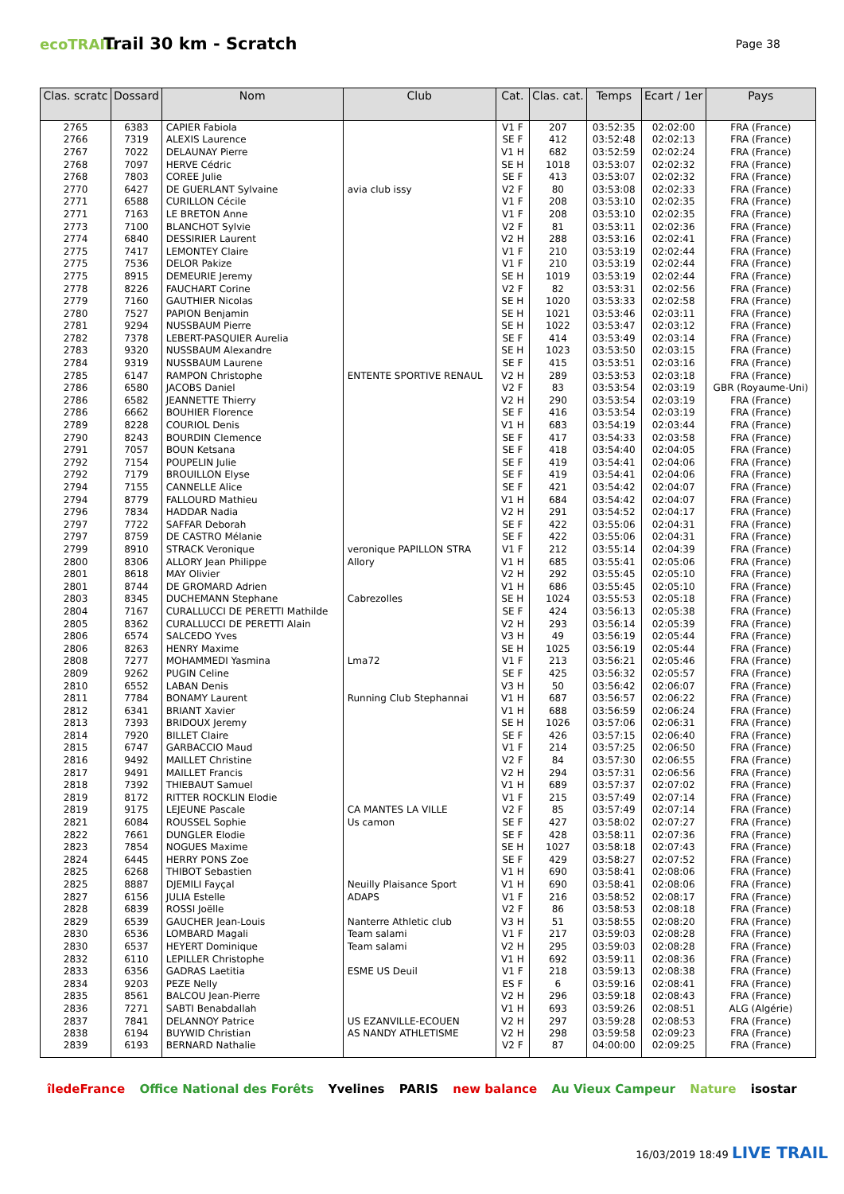ecoTRAIL
Trail 30 km - Scratch
Page 38
| Clas. scratc | Dossard | Nom | Club | Cat. | Clas. cat. | Temps | Ecart / 1er | Pays |
| --- | --- | --- | --- | --- | --- | --- | --- | --- |
| 2765 | 6383 | CAPIER Fabiola | | V1 F | 207 | 03:52:35 | 02:02:00 | FRA (France) |
| 2766 | 7319 | ALEXIS Laurence | | SE F | 412 | 03:52:48 | 02:02:13 | FRA (France) |
| 2767 | 7022 | DELAUNAY Pierre | | V1 H | 682 | 03:52:59 | 02:02:24 | FRA (France) |
| 2768 | 7097 | HERVE Cédric | | SE H | 1018 | 03:53:07 | 02:02:32 | FRA (France) |
| 2768 | 7803 | COREE Julie | | SE F | 413 | 03:53:07 | 02:02:32 | FRA (France) |
| 2770 | 6427 | DE GUERLANT Sylvaine | avia club issy | V2 F | 80 | 03:53:08 | 02:02:33 | FRA (France) |
| 2771 | 6588 | CURILLON Cécile | | V1 F | 208 | 03:53:10 | 02:02:35 | FRA (France) |
| 2771 | 7163 | LE BRETON Anne | | V1 F | 208 | 03:53:10 | 02:02:35 | FRA (France) |
| 2773 | 7100 | BLANCHOT Sylvie | | V2 F | 81 | 03:53:11 | 02:02:36 | FRA (France) |
| 2774 | 6840 | DESSIRIER Laurent | | V2 H | 288 | 03:53:16 | 02:02:41 | FRA (France) |
| 2775 | 7417 | LEMONTEY Claire | | V1 F | 210 | 03:53:19 | 02:02:44 | FRA (France) |
| 2775 | 7536 | DELOR Pakize | | V1 F | 210 | 03:53:19 | 02:02:44 | FRA (France) |
| 2775 | 8915 | DEMEURIE Jeremy | | SE H | 1019 | 03:53:19 | 02:02:44 | FRA (France) |
| 2778 | 8226 | FAUCHART Corine | | V2 F | 82 | 03:53:31 | 02:02:56 | FRA (France) |
| 2779 | 7160 | GAUTHIER Nicolas | | SE H | 1020 | 03:53:33 | 02:02:58 | FRA (France) |
| 2780 | 7527 | PAPION Benjamin | | SE H | 1021 | 03:53:46 | 02:03:11 | FRA (France) |
| 2781 | 9294 | NUSSBAUM Pierre | | SE H | 1022 | 03:53:47 | 02:03:12 | FRA (France) |
| 2782 | 7378 | LEBERT-PASQUIER Aurelia | | SE F | 414 | 03:53:49 | 02:03:14 | FRA (France) |
| 2783 | 9320 | NUSSBAUM Alexandre | | SE H | 1023 | 03:53:50 | 02:03:15 | FRA (France) |
| 2784 | 9319 | NUSSBAUM Laurene | | SE F | 415 | 03:53:51 | 02:03:16 | FRA (France) |
| 2785 | 6147 | RAMPON Christophe | ENTENTE SPORTIVE RENAUL | V2 H | 289 | 03:53:53 | 02:03:18 | FRA (France) |
| 2786 | 6580 | JACOBS Daniel | | V2 F | 83 | 03:53:54 | 02:03:19 | GBR (Royaume-Uni) |
| 2786 | 6582 | JEANNETTE Thierry | | V2 H | 290 | 03:53:54 | 02:03:19 | FRA (France) |
| 2786 | 6662 | BOUHIER Florence | | SE F | 416 | 03:53:54 | 02:03:19 | FRA (France) |
| 2789 | 8228 | COURIOL Denis | | V1 H | 683 | 03:54:19 | 02:03:44 | FRA (France) |
| 2790 | 8243 | BOURDIN Clemence | | SE F | 417 | 03:54:33 | 02:03:58 | FRA (France) |
| 2791 | 7057 | BOUN Ketsana | | SE F | 418 | 03:54:40 | 02:04:05 | FRA (France) |
| 2792 | 7154 | POUPELIN Julie | | SE F | 419 | 03:54:41 | 02:04:06 | FRA (France) |
| 2792 | 7179 | BROUILLON Elyse | | SE F | 419 | 03:54:41 | 02:04:06 | FRA (France) |
| 2794 | 7155 | CANNELLE Alice | | SE F | 421 | 03:54:42 | 02:04:07 | FRA (France) |
| 2794 | 8779 | FALLOURD Mathieu | | V1 H | 684 | 03:54:42 | 02:04:07 | FRA (France) |
| 2796 | 7834 | HADDAR Nadia | | V2 H | 291 | 03:54:52 | 02:04:17 | FRA (France) |
| 2797 | 7722 | SAFFAR Deborah | | SE F | 422 | 03:55:06 | 02:04:31 | FRA (France) |
| 2797 | 8759 | DE CASTRO Mélanie | | SE F | 422 | 03:55:06 | 02:04:31 | FRA (France) |
| 2799 | 8910 | STRACK Veronique | veronique PAPILLON STRA | V1 F | 212 | 03:55:14 | 02:04:39 | FRA (France) |
| 2800 | 8306 | ALLORY Jean Philippe | Allory | V1 H | 685 | 03:55:41 | 02:05:06 | FRA (France) |
| 2801 | 8618 | MAY Olivier | | V2 H | 292 | 03:55:45 | 02:05:10 | FRA (France) |
| 2801 | 8744 | DE GROMARD Adrien | | V1 H | 686 | 03:55:45 | 02:05:10 | FRA (France) |
| 2803 | 8345 | DUCHEMANN Stephane | Cabrezolles | SE H | 1024 | 03:55:53 | 02:05:18 | FRA (France) |
| 2804 | 7167 | CURALLUCCI DE PERETTI Mathilde | | SE F | 424 | 03:56:13 | 02:05:38 | FRA (France) |
| 2805 | 8362 | CURALLUCCI DE PERETTI Alain | | V2 H | 293 | 03:56:14 | 02:05:39 | FRA (France) |
| 2806 | 6574 | SALCEDO Yves | | V3 H | 49 | 03:56:19 | 02:05:44 | FRA (France) |
| 2806 | 8263 | HENRY Maxime | | SE H | 1025 | 03:56:19 | 02:05:44 | FRA (France) |
| 2808 | 7277 | MOHAMMEDI Yasmina | Lma72 | V1 F | 213 | 03:56:21 | 02:05:46 | FRA (France) |
| 2809 | 9262 | PUGIN Celine | | SE F | 425 | 03:56:32 | 02:05:57 | FRA (France) |
| 2810 | 6552 | LABAN Denis | | V3 H | 50 | 03:56:42 | 02:06:07 | FRA (France) |
| 2811 | 7784 | BONAMY Laurent | Running Club Stephannai | V1 H | 687 | 03:56:57 | 02:06:22 | FRA (France) |
| 2812 | 6341 | BRIANT Xavier | | V1 H | 688 | 03:56:59 | 02:06:24 | FRA (France) |
| 2813 | 7393 | BRIDOUX Jeremy | | SE H | 1026 | 03:57:06 | 02:06:31 | FRA (France) |
| 2814 | 7920 | BILLET Claire | | SE F | 426 | 03:57:15 | 02:06:40 | FRA (France) |
| 2815 | 6747 | GARBACCIO Maud | | V1 F | 214 | 03:57:25 | 02:06:50 | FRA (France) |
| 2816 | 9492 | MAILLET Christine | | V2 F | 84 | 03:57:30 | 02:06:55 | FRA (France) |
| 2817 | 9491 | MAILLET Francis | | V2 H | 294 | 03:57:31 | 02:06:56 | FRA (France) |
| 2818 | 7392 | THIEBAUT Samuel | | V1 H | 689 | 03:57:37 | 02:07:02 | FRA (France) |
| 2819 | 8172 | RITTER ROCKLIN Elodie | | V1 F | 215 | 03:57:49 | 02:07:14 | FRA (France) |
| 2819 | 9175 | LEJEUNE Pascale | CA MANTES LA VILLE | V2 F | 85 | 03:57:49 | 02:07:14 | FRA (France) |
| 2821 | 6084 | ROUSSEL Sophie | Us camon | SE F | 427 | 03:58:02 | 02:07:27 | FRA (France) |
| 2822 | 7661 | DUNGLER Elodie | | SE F | 428 | 03:58:11 | 02:07:36 | FRA (France) |
| 2823 | 7854 | NOGUES Maxime | | SE H | 1027 | 03:58:18 | 02:07:43 | FRA (France) |
| 2824 | 6445 | HERRY PONS Zoe | | SE F | 429 | 03:58:27 | 02:07:52 | FRA (France) |
| 2825 | 6268 | THIBOT Sebastien | | V1 H | 690 | 03:58:41 | 02:08:06 | FRA (France) |
| 2825 | 8887 | DJEMILI Fayçal | Neuilly Plaisance Sport | V1 H | 690 | 03:58:41 | 02:08:06 | FRA (France) |
| 2827 | 6156 | JULIA Estelle | ADAPS | V1 F | 216 | 03:58:52 | 02:08:17 | FRA (France) |
| 2828 | 6839 | ROSSI Joëlle | | V2 F | 86 | 03:58:53 | 02:08:18 | FRA (France) |
| 2829 | 6539 | GAUCHER Jean-Louis | Nanterre Athletic club | V3 H | 51 | 03:58:55 | 02:08:20 | FRA (France) |
| 2830 | 6536 | LOMBARD Magali | Team salami | V1 F | 217 | 03:59:03 | 02:08:28 | FRA (France) |
| 2830 | 6537 | HEYERT Dominique | Team salami | V2 H | 295 | 03:59:03 | 02:08:28 | FRA (France) |
| 2832 | 6110 | LEPILLER Christophe | | V1 H | 692 | 03:59:11 | 02:08:36 | FRA (France) |
| 2833 | 6356 | GADRAS Laetitia | ESME US Deuil | V1 F | 218 | 03:59:13 | 02:08:38 | FRA (France) |
| 2834 | 9203 | PEZE Nelly | | ES F | 6 | 03:59:16 | 02:08:41 | FRA (France) |
| 2835 | 8561 | BALCOU Jean-Pierre | | V2 H | 296 | 03:59:18 | 02:08:43 | FRA (France) |
| 2836 | 7271 | SABTI Benabdallah | | V1 H | 693 | 03:59:26 | 02:08:51 | ALG (Algérie) |
| 2837 | 7841 | DELANNOY Patrice | US EZANVILLE-ECOUEN | V2 H | 297 | 03:59:28 | 02:08:53 | FRA (France) |
| 2838 | 6194 | BUYWID Christian | AS NANDY ATHLETISME | V2 H | 298 | 03:59:58 | 02:09:23 | FRA (France) |
| 2839 | 6193 | BERNARD Nathalie | | V2 F | 87 | 04:00:00 | 02:09:25 | FRA (France) |
îledeFrance Office National des Forêts Yvelines PARIS new balance Au Vieux Campeur Nature isostar
16/03/2019 18:49 LIVE TRAIL